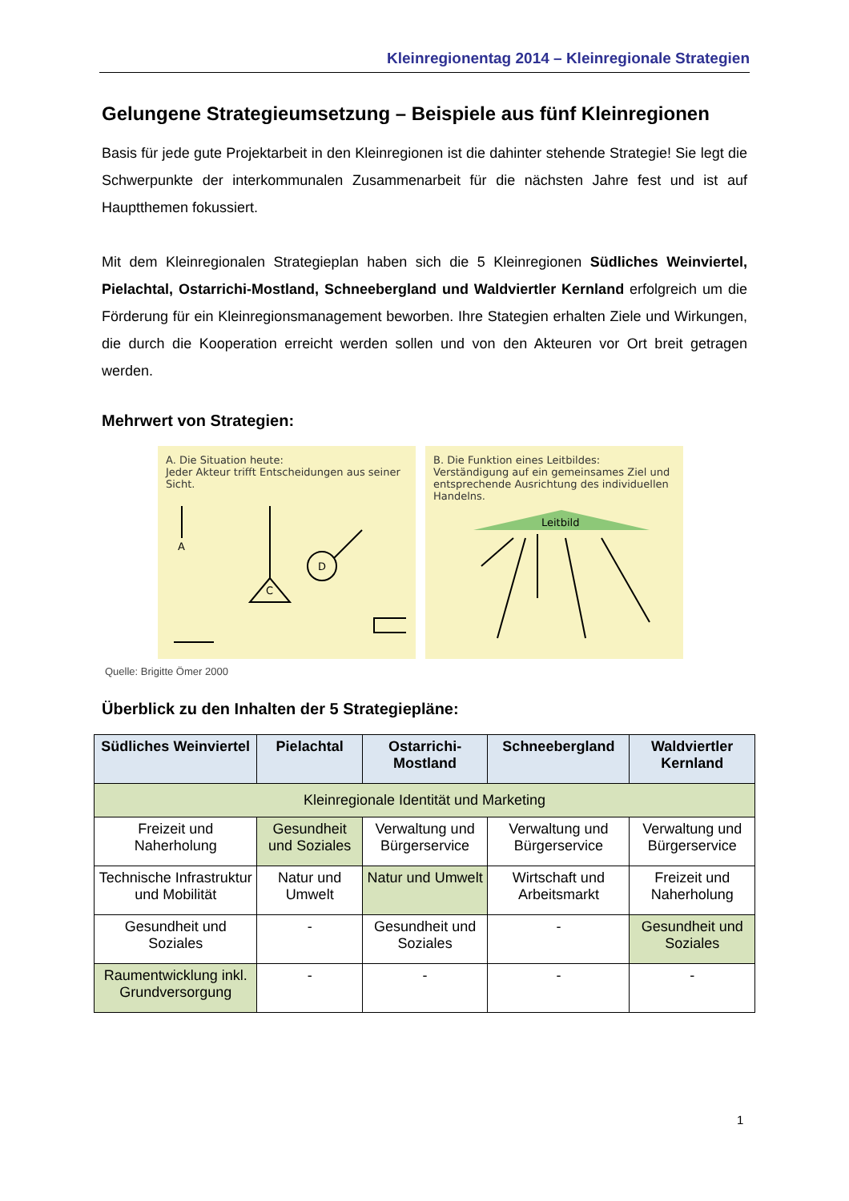Kleinregionentag 2014 – Kleinregionale Strategien
Gelungene Strategieumsetzung – Beispiele aus fünf Kleinregionen
Basis für jede gute Projektarbeit in den Kleinregionen ist die dahinter stehende Strategie! Sie legt die Schwerpunkte der interkommunalen Zusammenarbeit für die nächsten Jahre fest und ist auf Hauptthemen fokussiert.
Mit dem Kleinregionalen Strategieplan haben sich die 5 Kleinregionen Südliches Weinviertel, Pielachtal, Ostarrichi-Mostland, Schneebergland und Waldviertler Kernland erfolgreich um die Förderung für ein Kleinregionsmanagement beworben. Ihre Stategien erhalten Ziele und Wirkungen, die durch die Kooperation erreicht werden sollen und von den Akteuren vor Ort breit getragen werden.
Mehrwert von Strategien:
A. Die Situation heute:
Jeder Akteur trifft Entscheidungen aus seiner Sicht.
A
C
D
B. Die Funktion eines Leitbildes:
Verständigung auf ein gemeinsames Ziel und entsprechende Ausrichtung des individuellen Handelns.
Leitbild
Quelle: Brigitte Ömer 2000
Überblick zu den Inhalten der 5 Strategiepläne:
| Südliches Weinviertel | Pielachtal | Ostarrichi-Mostland | Schneebergland | Waldviertler Kernland |
| --- | --- | --- | --- | --- |
| Kleinregionale Identität und Marketing | | | | |
| Freizeit und Naherholung | Gesundheit und Soziales | Verwaltung und Bürgerservice | Verwaltung und Bürgerservice | Verwaltung und Bürgerservice |
| Technische Infrastruktur und Mobilität | Natur und Umwelt | Natur und Umwelt | Wirtschaft und Arbeitsmarkt | Freizeit und Naherholung |
| Gesundheit und Soziales | - | Gesundheit und Soziales | - | Gesundheit und Soziales |
| Raumentwicklung inkl. Grundversorgung | - | - | - | - |
1